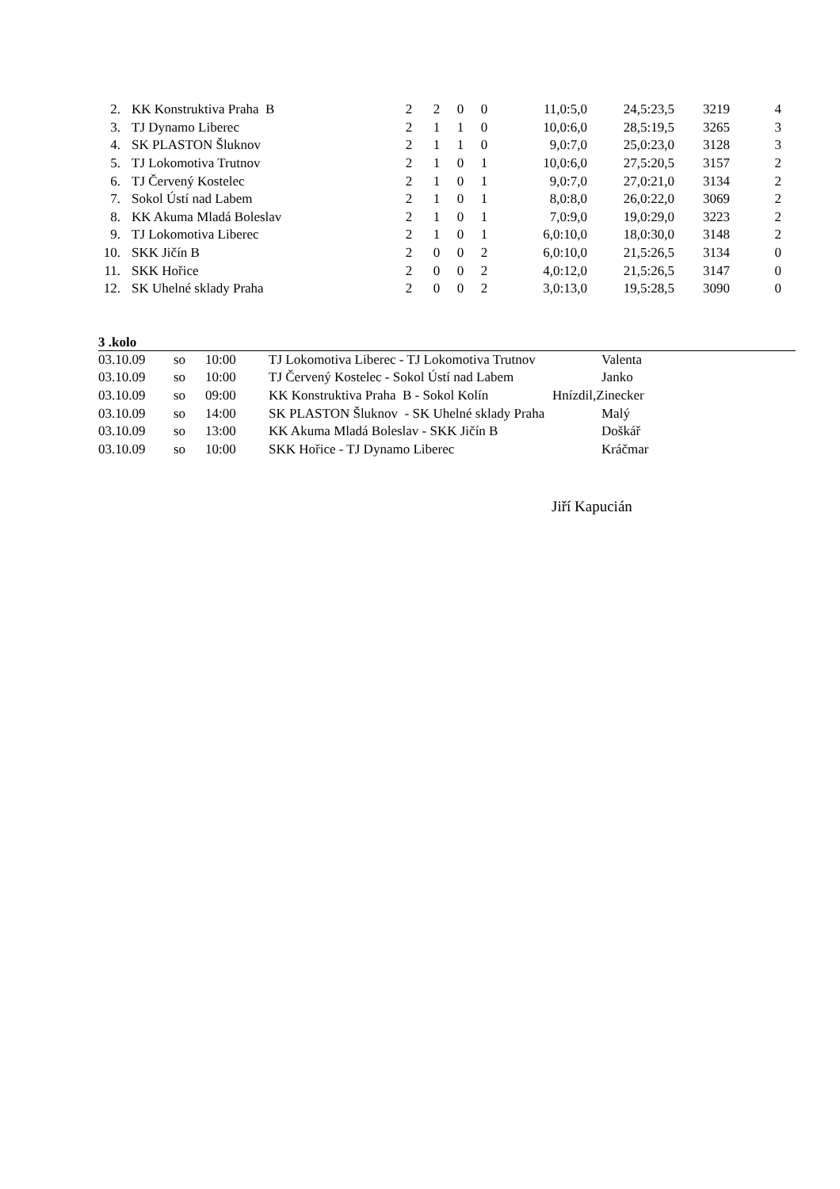| 2. | KK Konstruktiva Praha B | 2 | 2 | 0 | 0 | 11,0:5,0 | 24,5:23,5 | 3219 | 4 |
| 3. | TJ Dynamo Liberec | 2 | 1 | 1 | 0 | 10,0:6,0 | 28,5:19,5 | 3265 | 3 |
| 4. | SK PLASTON Šluknov | 2 | 1 | 1 | 0 | 9,0:7,0 | 25,0:23,0 | 3128 | 3 |
| 5. | TJ Lokomotiva Trutnov | 2 | 1 | 0 | 1 | 10,0:6,0 | 27,5:20,5 | 3157 | 2 |
| 6. | TJ Červený Kostelec | 2 | 1 | 0 | 1 | 9,0:7,0 | 27,0:21,0 | 3134 | 2 |
| 7. | Sokol Ústí nad Labem | 2 | 1 | 0 | 1 | 8,0:8,0 | 26,0:22,0 | 3069 | 2 |
| 8. | KK Akuma Mladá Boleslav | 2 | 1 | 0 | 1 | 7,0:9,0 | 19,0:29,0 | 3223 | 2 |
| 9. | TJ Lokomotiva Liberec | 2 | 1 | 0 | 1 | 6,0:10,0 | 18,0:30,0 | 3148 | 2 |
| 10. | SKK Jičín B | 2 | 0 | 0 | 2 | 6,0:10,0 | 21,5:26,5 | 3134 | 0 |
| 11. | SKK Hořice | 2 | 0 | 0 | 2 | 4,0:12,0 | 21,5:26,5 | 3147 | 0 |
| 12. | SK Uhelné sklady Praha | 2 | 0 | 0 | 2 | 3,0:13,0 | 19,5:28,5 | 3090 | 0 |
3 .kolo
| 03.10.09 | so | 10:00 | TJ Lokomotiva Liberec - TJ Lokomotiva Trutnov | Valenta |
| 03.10.09 | so | 10:00 | TJ Červený Kostelec - Sokol Ústí nad Labem | Janko |
| 03.10.09 | so | 09:00 | KK Konstruktiva Praha B - Sokol Kolín | Hnízdil,Zinecker |
| 03.10.09 | so | 14:00 | SK PLASTON Šluknov - SK Uhelné sklady Praha | Malý |
| 03.10.09 | so | 13:00 | KK Akuma Mladá Boleslav - SKK Jičín B | Doškář |
| 03.10.09 | so | 10:00 | SKK Hořice - TJ Dynamo Liberec | Kráčmar |
Jiří Kapucián